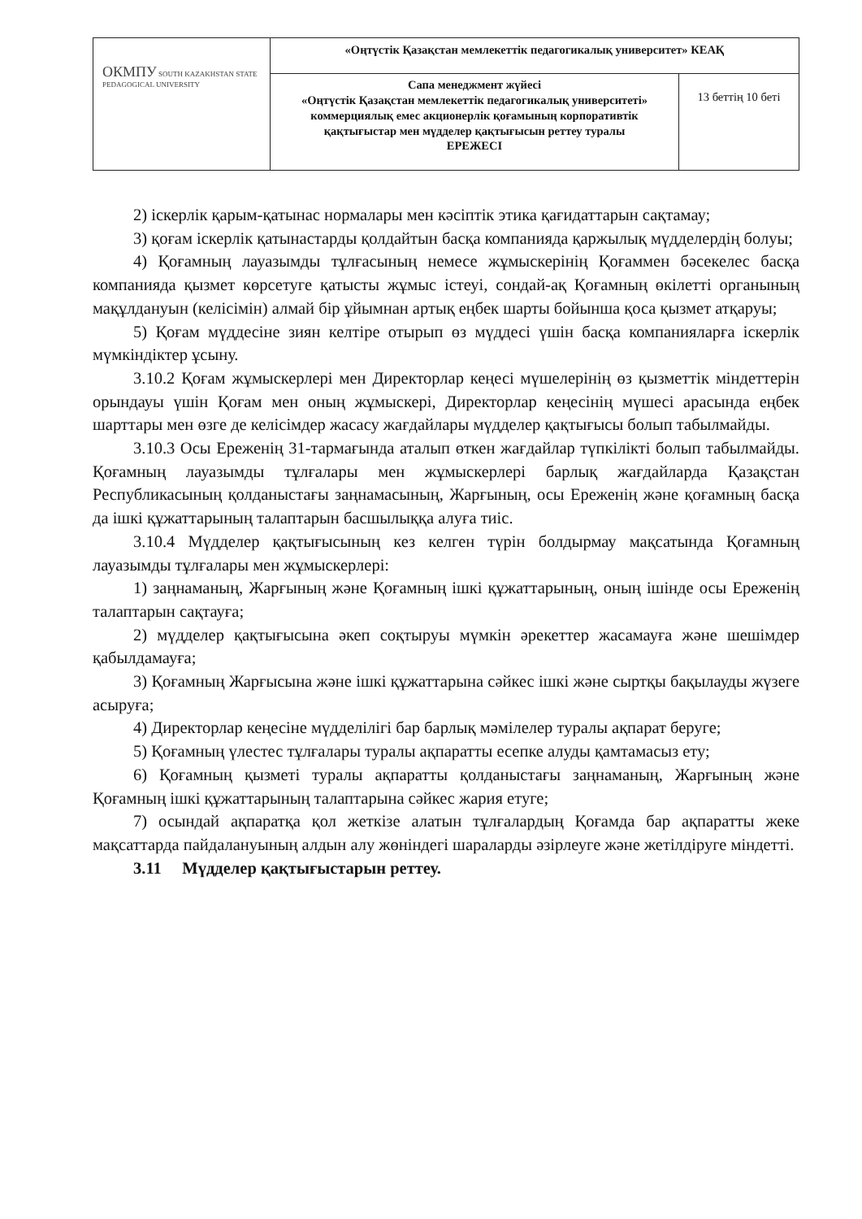| ОКМПУ SOUTH KAZAKHSTAN STATE PEDAGOGICAL UNIVERSITY | «Оңтүстік Қазақстан мемлекеттік педагогикалық университет» КЕАҚ | |
| | Сапа менеджмент жүйесі «Оңтүстік Қазақстан мемлекеттік педагогикалық университеті» коммерциялық емес акционерлік қоғамының корпоративтік қақтығыстар мен мүдделер қақтығысын реттеу туралы ЕРЕЖЕСІ | 13 беттің 10 беті |
2) іскерлік қарым-қатынас нормалары мен кәсіптік этика қағидаттарын сақтамау;
3) қоғам іскерлік қатынастарды қолдайтын басқа компанияда қаржылық мүдделердің болуы;
4) Қоғамның лауазымды тұлғасының немесе жұмыскерінің Қоғаммен бәсекелес басқа компанияда қызмет көрсетуге қатысты жұмыс істеуі, сондай-ақ Қоғамның өкілетті органының мақұлдануын (келісімін) алмай бір ұйымнан артық еңбек шарты бойынша қоса қызмет атқаруы;
5) Қоғам мүддесіне зиян келтіре отырып өз мүддесі үшін басқа компанияларға іскерлік мүмкіндіктер ұсыну.
3.10.2 Қоғам жұмыскерлері мен Директорлар кеңесі мүшелерінің өз қызметтік міндеттерін орындауы үшін Қоғам мен оның жұмыскері, Директорлар кеңесінің мүшесі арасында еңбек шарттары мен өзге де келісімдер жасасу жағдайлары мүдделер қақтығысы болып табылмайды.
3.10.3 Осы Ереженің 31-тармағында аталып өткен жағдайлар түпкілікті болып табылмайды. Қоғамның лауазымды тұлғалары мен жұмыскерлері барлық жағдайларда Қазақстан Республикасының қолданыстағы заңнамасының, Жарғының, осы Ереженің және қоғамның басқа да ішкі құжаттарының талаптарын басшылыққа алуға тиіс.
3.10.4 Мүдделер қақтығысының кез келген түрін болдырмау мақсатында Қоғамның лауазымды тұлғалары мен жұмыскерлері:
1) заңнаманың, Жарғының және Қоғамның ішкі құжаттарының, оның ішінде осы Ереженің талаптарын сақтауға;
2) мүдделер қақтығысына әкеп соқтыруы мүмкін әрекеттер жасамауға және шешімдер қабылдамауға;
3) Қоғамның Жарғысына және ішкі құжаттарына сәйкес ішкі және сыртқы бақылауды жүзеге асыруға;
4) Директорлар кеңесіне мүдделілігі бар барлық мәмілелер туралы ақпарат беруге;
5) Қоғамның үлестес тұлғалары туралы ақпаратты есепке алуды қамтамасыз ету;
6) Қоғамның қызметі туралы ақпаратты қолданыстағы заңнаманың, Жарғының және Қоғамның ішкі құжаттарының талаптарына сәйкес жария етуге;
7) осындай ақпаратқа қол жеткізе алатын тұлғалардың Қоғамда бар ақпаратты жеке мақсаттарда пайдалануының алдын алу жөніндегі шараларды әзірлеуге және жетілдіруге міндетті.
3.11 Мүдделер қақтығыстарын реттеу.